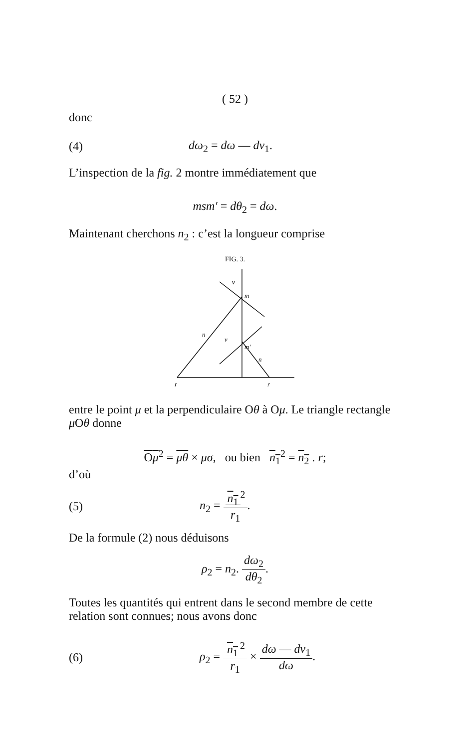( 52 )
donc
(4) dω<sub>2</sub> = dω — dv<sub>1</sub>.
L’inspection de la fig. 2 montre immédiatement que
msm′ = dθ<sub>2</sub> = dω.
Maintenant cherchons n<sub>2</sub> : c’est la longueur comprise
FIG. 3.
v
m
n
v
m′
n
r
r
entre le point μ et la perpendiculaire Oθ à Oμ. Le triangle rectangle μ Oθ donne
Oμ<sup>2</sup> = μθ × μσ, ou bien n<sub>1</sub><sup>2</sup> = n<sub>2</sub> . r;
d’où
(5) n<sub>2</sub> = n<sub>1</sub><sup>2</sup> r<sub>1</sub>.
De la formule (2) nous déduisons
ρ<sub>2</sub> = n<sub>2</sub>. dω<sub>2</sub> dθ<sub>2</sub>.
Toutes les quantités qui entrent dans le second membre de cette relation sont connues; nous avons donc
(6) ρ<sub>2</sub> = n<sub>1</sub><sup>2</sup> r<sub>1</sub> × dω — dv<sub>1</sub> dω.